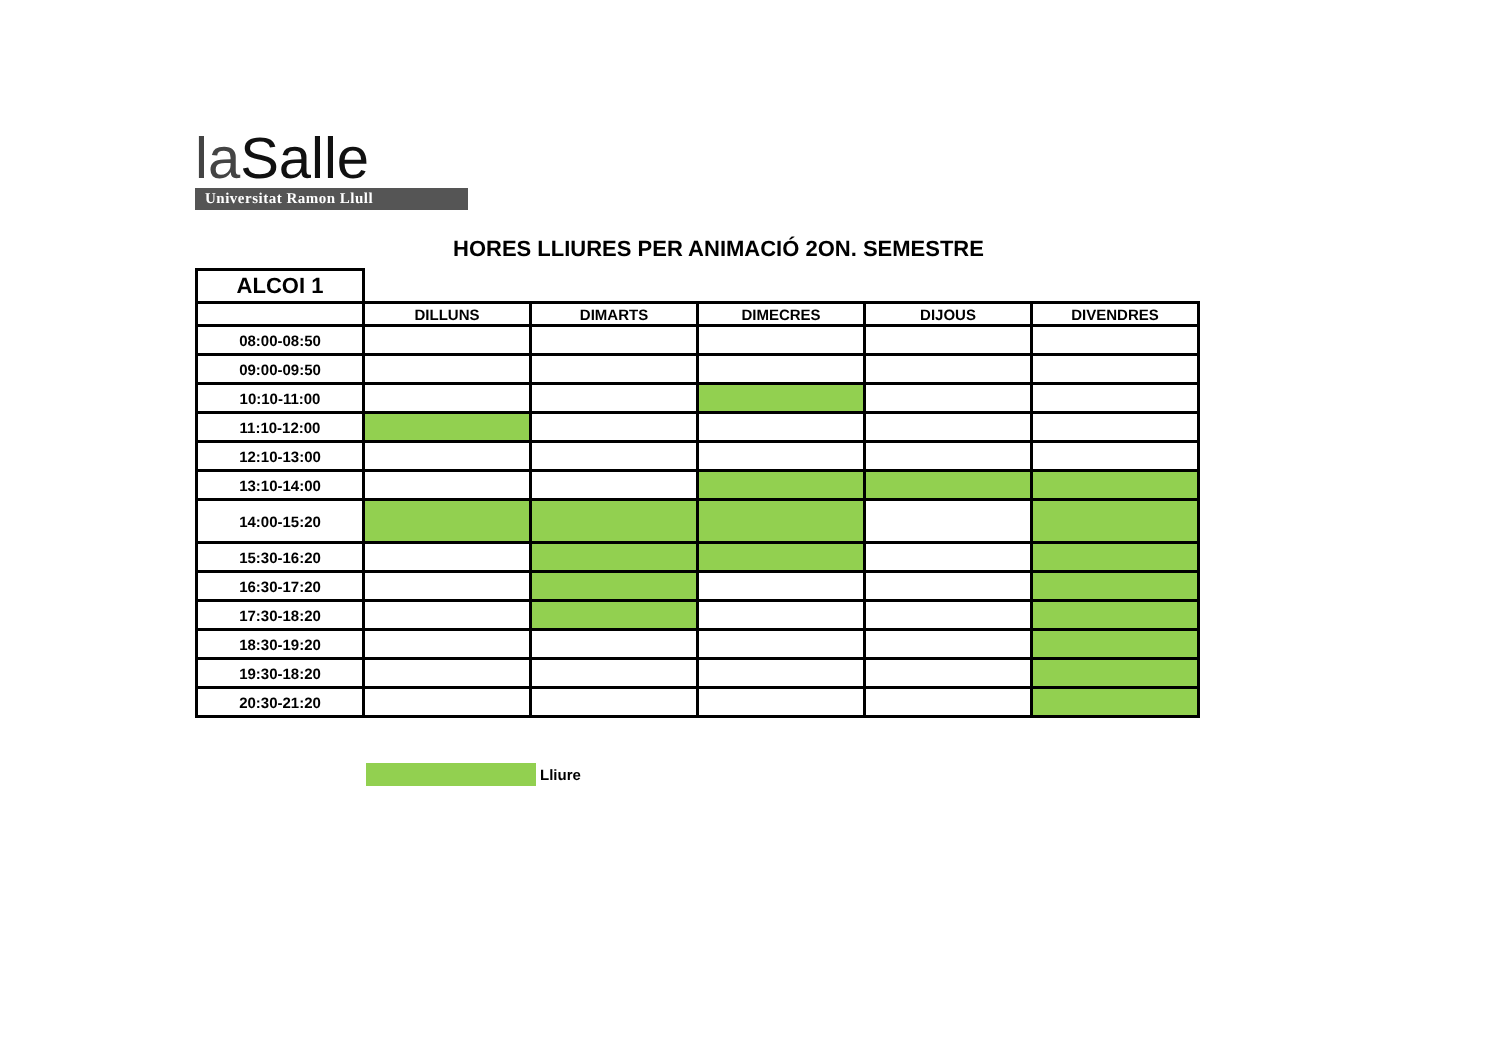la Salle
Universitat Ramon Llull
HORES LLIURES PER ANIMACIÓ 2ON. SEMESTRE
| ALCOI 1 | | | | | |
| | DILLUNS | DIMARTS | DIMECRES | DIJOUS | DIVENDRES |
| 08:00-08:50 | | | | | |
| 09:00-09:50 | | | | | |
| 10:10-11:00 | | | | | |
| 11:10-12:00 | | | | | |
| 12:10-13:00 | | | | | |
| 13:10-14:00 | | | | | |
| 14:00-15:20 | | | | | |
| 15:30-16:20 | | | | | |
| 16:30-17:20 | | | | | |
| 17:30-18:20 | | | | | |
| 18:30-19:20 | | | | | |
| 19:30-18:20 | | | | | |
| 20:30-21:20 | | | | | |
Lliure